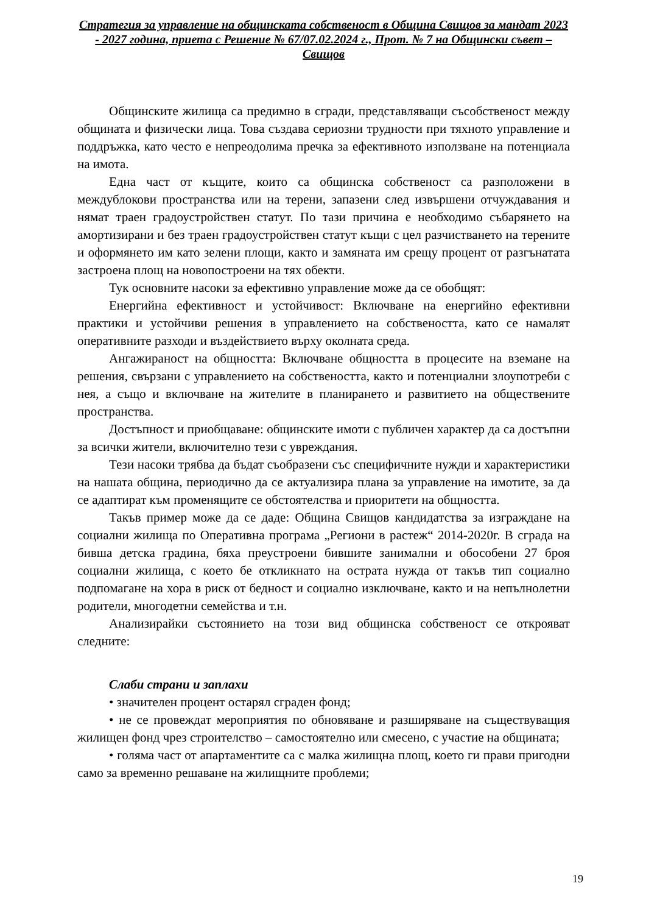Стратегия за управление на общинската собственост в Община Свищов за мандат 2023 - 2027 година, приета с Решение № 67/07.02.2024 г., Прот. № 7 на Общински съвет – Свищов
Общинските жилища са предимно в сгради, представляващи съсобственост между общината и физически лица. Това създава сериозни трудности при тяхното управление и поддръжка, като често е непреодолима пречка за ефективното използване на потенциала на имота.
Една част от къщите, които са общинска собственост са разположени в междублокови пространства или на терени, запазени след извършени отчуждавания и нямат траен градоустройствен статут. По тази причина е необходимо събарянето на амортизирани и без траен градоустройствен статут къщи с цел разчистването на терените и оформянето им като зелени площи, както и замяната им срещу процент от разгънатата застроена площ на новопостроени на тях обекти.
Тук основните насоки за ефективно управление може да се обобщят:
Енергийна ефективност и устойчивост: Включване на енергийно ефективни практики и устойчиви решения в управлението на собствеността, като се намалят оперативните разходи и въздействието върху околната среда.
Ангажираност на общността: Включване общността в процесите на вземане на решения, свързани с управлението на собствеността, както и потенциални злоупотреби с нея, а също и включване на жителите в планирането и развитието на обществените пространства.
Достъпност и приобщаване: общинските имоти с публичен характер да са достъпни за всички жители, включително тези с увреждания.
Тези насоки трябва да бъдат съобразени със специфичните нужди и характеристики на нашата община, периодично да се актуализира плана за управление на имотите, за да се адаптират към променящите се обстоятелства и приоритети на общността.
Такъв пример може да се даде: Община Свищов кандидатства за изграждане на социални жилища по Оперативна програма „Региони в растеж“ 2014-2020г. В сграда на бивша детска градина, бяха преустроени бившите занимални и обособени 27 броя социални жилища, с което бе откликнато на острата нужда от такъв тип социално подпомагане на хора в риск от бедност и социално изключване, както и на непълнолетни родители, многодетни семейства и т.н.
Анализирайки състоянието на този вид общинска собственост се открояват следните:
Слаби страни и заплахи
• значителен процент остарял сграден фонд;
• не се провеждат мероприятия по обновяване и разширяване на съществуващия жилищен фонд чрез строителство – самостоятелно или смесено, с участие на общината;
• голяма част от апартаментите са с малка жилищна площ, което ги прави пригодни само за временно решаване на жилищните проблеми;
19